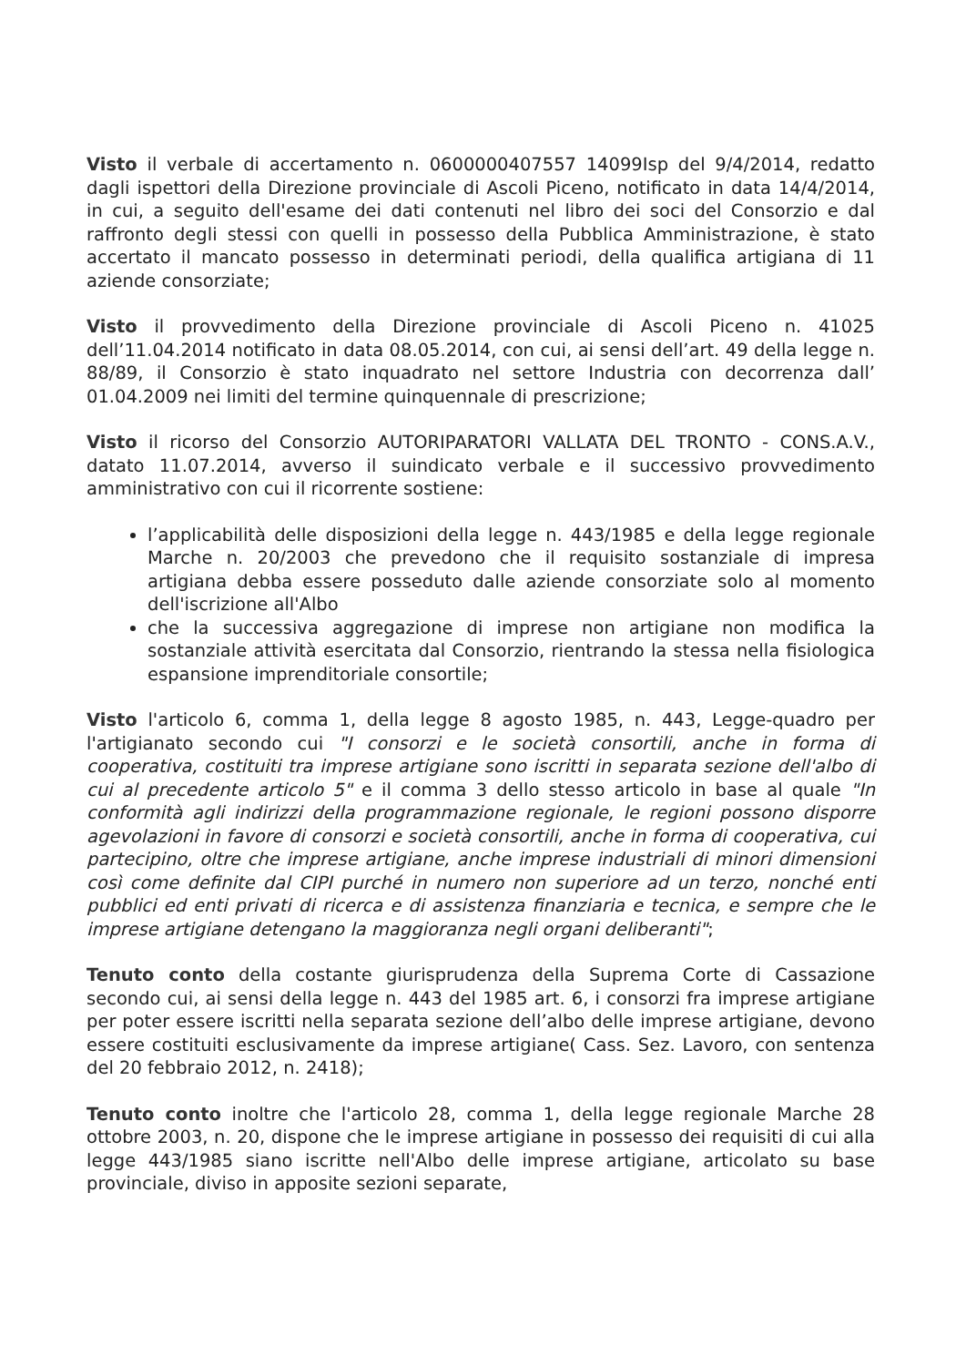Visto il verbale di accertamento n. 0600000407557 14099Isp del 9/4/2014, redatto dagli ispettori della Direzione provinciale di Ascoli Piceno, notificato in data 14/4/2014, in cui, a seguito dell'esame dei dati contenuti nel libro dei soci del Consorzio e dal raffronto degli stessi con quelli in possesso della Pubblica Amministrazione, è stato accertato il mancato possesso in determinati periodi, della qualifica artigiana di 11 aziende consorziate;
Visto il provvedimento della Direzione provinciale di Ascoli Piceno n. 41025 dell’11.04.2014 notificato in data 08.05.2014, con cui, ai sensi dell’art. 49 della legge n. 88/89, il Consorzio è stato inquadrato nel settore Industria con decorrenza dall’ 01.04.2009 nei limiti del termine quinquennale di prescrizione;
Visto il ricorso del Consorzio AUTORIPARATORI VALLATA DEL TRONTO - CONS.A.V., datato 11.07.2014, avverso il suindicato verbale e il successivo provvedimento amministrativo con cui il ricorrente sostiene:
l’applicabilità delle disposizioni della legge n. 443/1985 e della legge regionale Marche n. 20/2003 che prevedono che il requisito sostanziale di impresa artigiana debba essere posseduto dalle aziende consorziate solo al momento dell'iscrizione all'Albo
che la successiva aggregazione di imprese non artigiane non modifica la sostanziale attività esercitata dal Consorzio, rientrando la stessa nella fisiologica espansione imprenditoriale consortile;
Visto l'articolo 6, comma 1, della legge 8 agosto 1985, n. 443, Legge-quadro per l'artigianato secondo cui "I consorzi e le società consortili, anche in forma di cooperativa, costituiti tra imprese artigiane sono iscritti in separata sezione dell'albo di cui al precedente articolo 5" e il comma 3 dello stesso articolo in base al quale "In conformità agli indirizzi della programmazione regionale, le regioni possono disporre agevolazioni in favore di consorzi e società consortili, anche in forma di cooperativa, cui partecipino, oltre che imprese artigiane, anche imprese industriali di minori dimensioni così come definite dal CIPI purché in numero non superiore ad un terzo, nonché enti pubblici ed enti privati di ricerca e di assistenza finanziaria e tecnica, e sempre che le imprese artigiane detengano la maggioranza negli organi deliberanti";
Tenuto conto della costante giurisprudenza della Suprema Corte di Cassazione secondo cui, ai sensi della legge n. 443 del 1985 art. 6, i consorzi fra imprese artigiane per poter essere iscritti nella separata sezione dell’albo delle imprese artigiane, devono essere costituiti esclusivamente da imprese artigiane( Cass. Sez. Lavoro, con sentenza del 20 febbraio 2012, n. 2418);
Tenuto conto inoltre che l'articolo 28, comma 1, della legge regionale Marche 28 ottobre 2003, n. 20, dispone che le imprese artigiane in possesso dei requisiti di cui alla legge 443/1985 siano iscritte nell'Albo delle imprese artigiane, articolato su base provinciale, diviso in apposite sezioni separate,